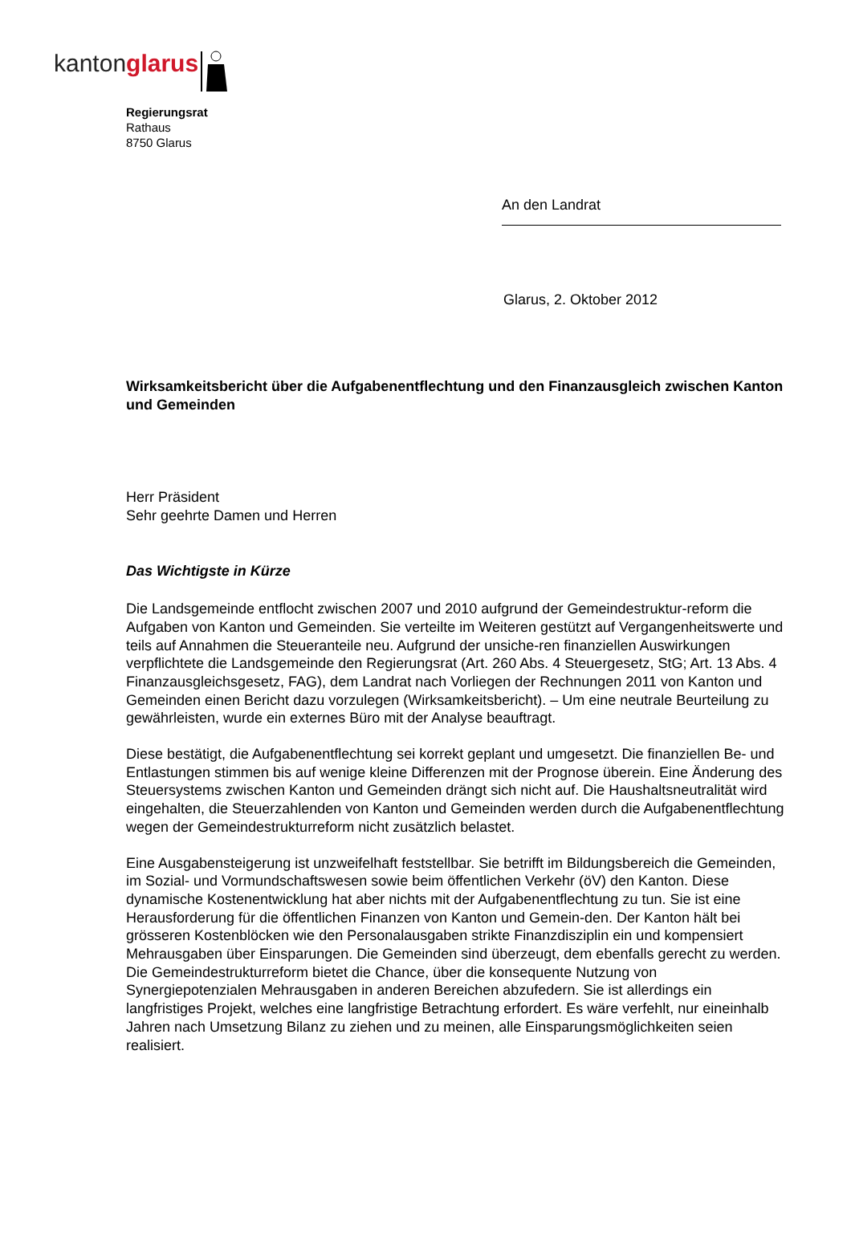kanton glarus
Regierungsrat
Rathaus
8750 Glarus
An den Landrat
Glarus, 2. Oktober 2012
Wirksamkeitsbericht über die Aufgabenentflechtung und den Finanzausgleich zwischen Kanton und Gemeinden
Herr Präsident
Sehr geehrte Damen und Herren
Das Wichtigste in Kürze
Die Landsgemeinde entflocht zwischen 2007 und 2010 aufgrund der Gemeindestruktur-reform die Aufgaben von Kanton und Gemeinden. Sie verteilte im Weiteren gestützt auf Vergangenheitswerte und teils auf Annahmen die Steueranteile neu. Aufgrund der unsiche-ren finanziellen Auswirkungen verpflichtete die Landsgemeinde den Regierungsrat (Art. 260 Abs. 4 Steuergesetz, StG; Art. 13 Abs. 4 Finanzausgleichsgesetz, FAG), dem Landrat nach Vorliegen der Rechnungen 2011 von Kanton und Gemeinden einen Bericht dazu vorzulegen (Wirksamkeitsbericht). – Um eine neutrale Beurteilung zu gewährleisten, wurde ein externes Büro mit der Analyse beauftragt.
Diese bestätigt, die Aufgabenentflechtung sei korrekt geplant und umgesetzt. Die finanziellen Be- und Entlastungen stimmen bis auf wenige kleine Differenzen mit der Prognose überein. Eine Änderung des Steuersystems zwischen Kanton und Gemeinden drängt sich nicht auf. Die Haushaltsneutralität wird eingehalten, die Steuerzahlenden von Kanton und Gemeinden werden durch die Aufgabenentflechtung wegen der Gemeindestrukturreform nicht zusätzlich belastet.
Eine Ausgabensteigerung ist unzweifelhaft feststellbar. Sie betrifft im Bildungsbereich die Gemeinden, im Sozial- und Vormundschaftswesen sowie beim öffentlichen Verkehr (öV) den Kanton. Diese dynamische Kostenentwicklung hat aber nichts mit der Aufgabenentflechtung zu tun. Sie ist eine Herausforderung für die öffentlichen Finanzen von Kanton und Gemein-den. Der Kanton hält bei grösseren Kostenblöcken wie den Personalausgaben strikte Finanzdisziplin ein und kompensiert Mehrausgaben über Einsparungen. Die Gemeinden sind überzeugt, dem ebenfalls gerecht zu werden. Die Gemeindestrukturreform bietet die Chance, über die konsequente Nutzung von Synergiepotenzialen Mehrausgaben in anderen Bereichen abzufedern. Sie ist allerdings ein langfristiges Projekt, welches eine langfristige Betrachtung erfordert. Es wäre verfehlt, nur eineinhalb Jahren nach Umsetzung Bilanz zu ziehen und zu meinen, alle Einsparungsmöglichkeiten seien realisiert.